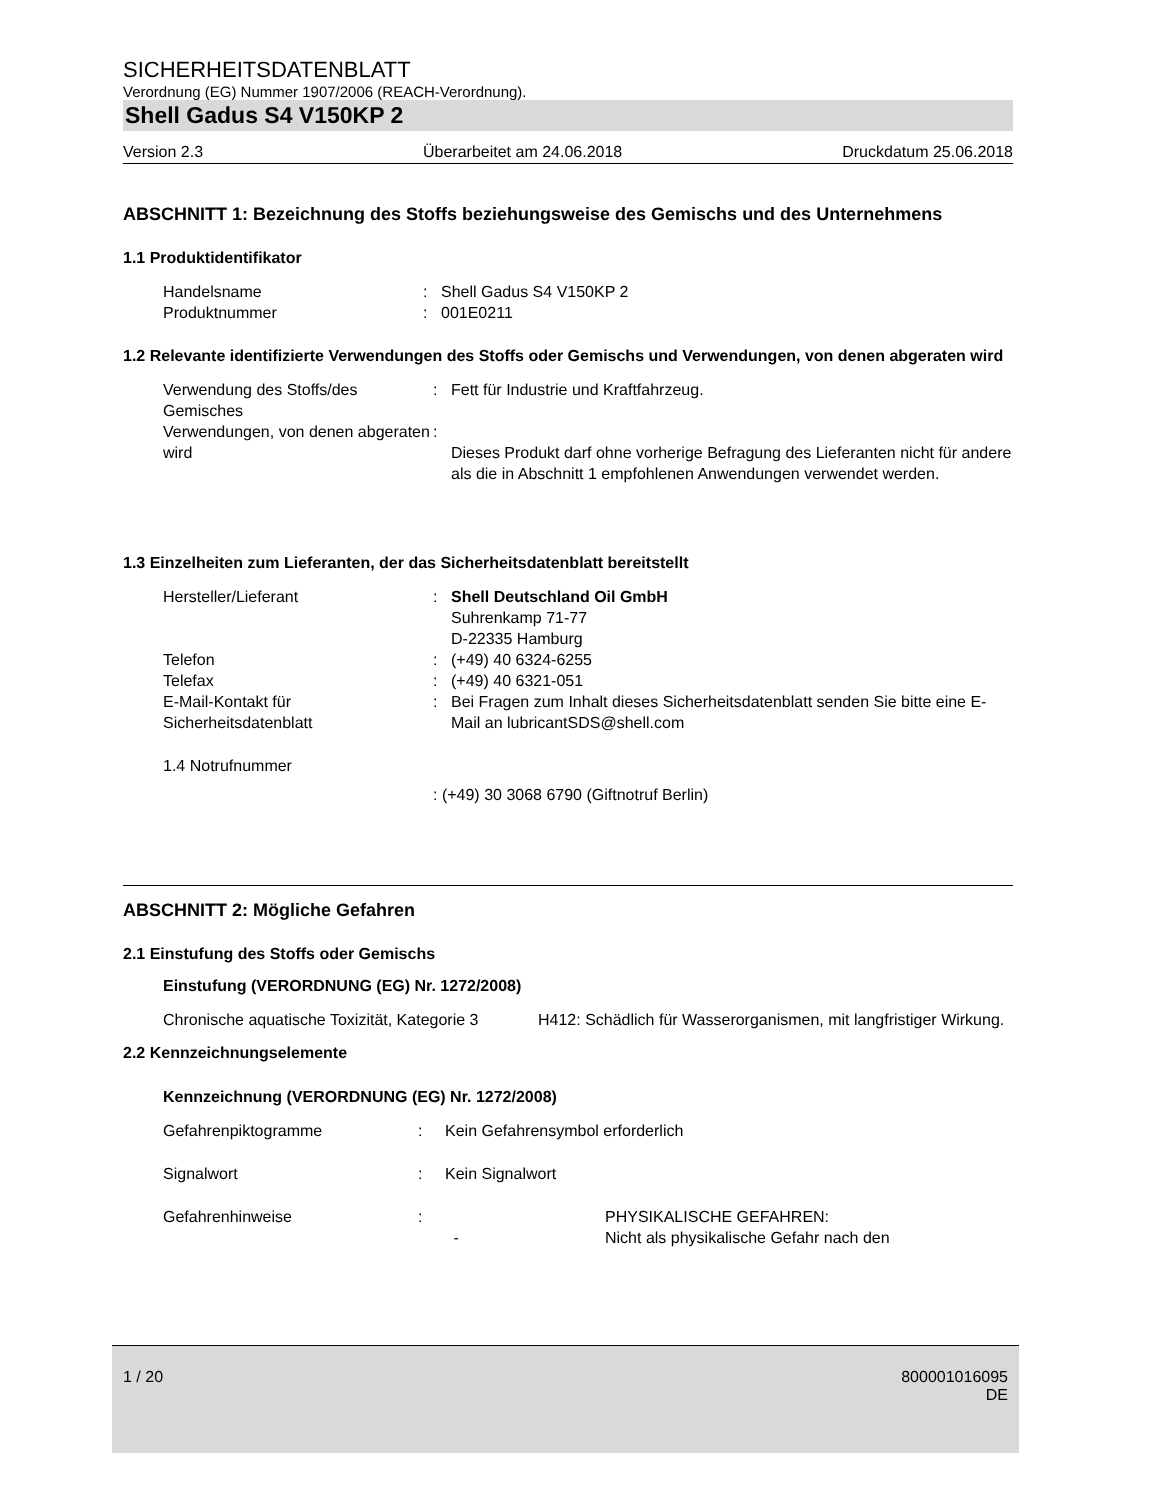SICHERHEITSDATENBLATT
Verordnung (EG) Nummer 1907/2006 (REACH-Verordnung).
Shell Gadus S4 V150KP 2
Version 2.3 Überarbeitet am 24.06.2018 Druckdatum 25.06.2018
ABSCHNITT 1: Bezeichnung des Stoffs beziehungsweise des Gemischs und des Unternehmens
1.1 Produktidentifikator
Handelsname : Shell Gadus S4 V150KP 2
Produktnummer : 001E0211
1.2 Relevante identifizierte Verwendungen des Stoffs oder Gemischs und Verwendungen, von denen abgeraten wird
Verwendung des Stoffs/des Gemisches
: Fett für Industrie und Kraftfahrzeug.
Verwendungen, von denen abgeraten wird
:
Dieses Produkt darf ohne vorherige Befragung des Lieferanten nicht für andere als die in Abschnitt 1 empfohlenen Anwendungen verwendet werden.
1.3 Einzelheiten zum Lieferanten, der das Sicherheitsdatenblatt bereitstellt
Hersteller/Lieferant : Shell Deutschland Oil GmbH
Suhrenkamp 71-77
D-22335 Hamburg
Telefon : (+49) 40 6324-6255
Telefax : (+49) 40 6321-051
E-Mail-Kontakt für Sicherheitsdatenblatt
: Bei Fragen zum Inhalt dieses Sicherheitsdatenblatt senden Sie bitte eine E-Mail an lubricantSDS@shell.com
1.4 Notrufnummer
: (+49) 30 3068 6790 (Giftnotruf Berlin)
ABSCHNITT 2: Mögliche Gefahren
2.1 Einstufung des Stoffs oder Gemischs
Einstufung (VERORDNUNG (EG) Nr. 1272/2008)
Chronische aquatische Toxizität, Kategorie 3
H412: Schädlich für Wasserorganismen, mit langfristiger Wirkung.
2.2 Kennzeichnungselemente
Kennzeichnung (VERORDNUNG (EG) Nr. 1272/2008)
Gefahrenpiktogramme : Kein Gefahrensymbol erforderlich
Signalwort : Kein Signalwort
Gefahrenhinweise :
-
PHYSIKALISCHE GEFAHREN:
Nicht als physikalische Gefahr nach den
1 / 20 800001016095
DE